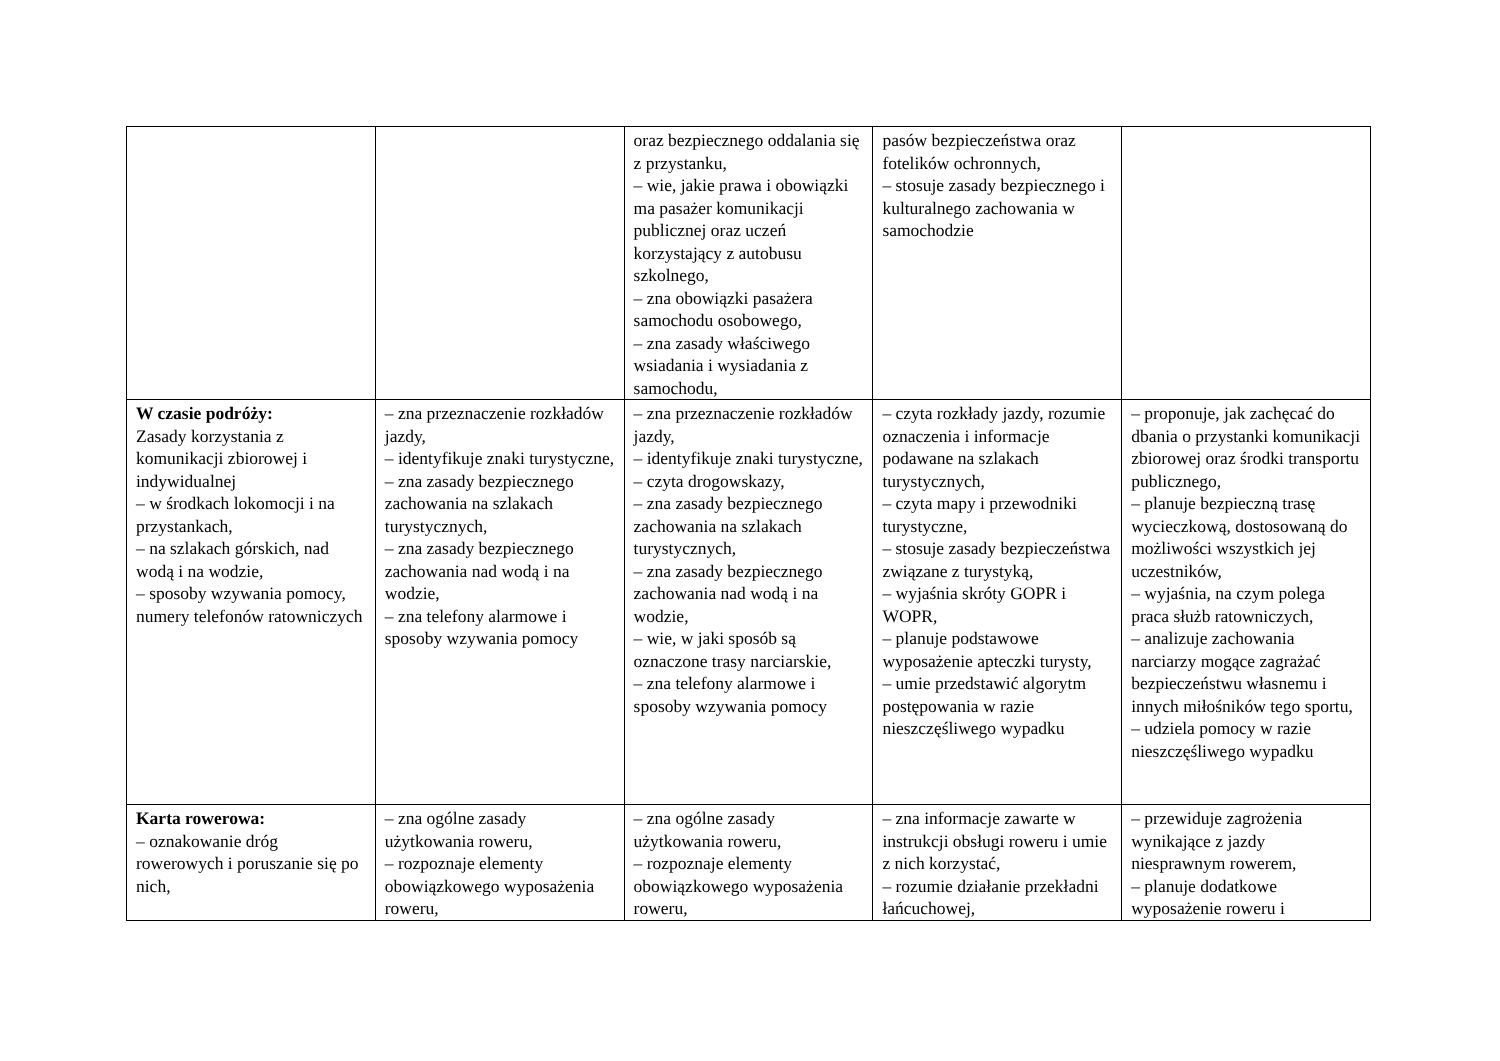| | | oraz bezpiecznego oddalania się z przystanku, – wie, jakie prawa i obowiązki ma pasażer komunikacji publicznej oraz uczeń korzystający z autobusu szkolnego, – zna obowiązki pasażera samochodu osobowego, – zna zasady właściwego wsiadania i wysiadania z samochodu, | pasów bezpieczeństwa oraz fotelików ochronnych, – stosuje zasady bezpiecznego i kulturalnego zachowania w samochodzie | |
| W czasie podróży: Zasady korzystania z komunikacji zbiorowej i indywidualnej – w środkach lokomocji i na przystankach, – na szlakach górskich, nad wodą i na wodzie, – sposoby wzywania pomocy, numery telefonów ratowniczych | – zna przeznaczenie rozkładów jazdy, – identyfikuje znaki turystyczne, – zna zasady bezpiecznego zachowania na szlakach turystycznych, – zna zasady bezpiecznego zachowania nad wodą i na wodzie, – zna telefony alarmowe i sposoby wzywania pomocy | – zna przeznaczenie rozkładów jazdy, – identyfikuje znaki turystyczne, – czyta drogowskazy, – zna zasady bezpiecznego zachowania na szlakach turystycznych, – zna zasady bezpiecznego zachowania nad wodą i na wodzie, – wie, w jaki sposób są oznaczone trasy narciarskie, – zna telefony alarmowe i sposoby wzywania pomocy | – czyta rozkłady jazdy, rozumie oznaczenia i informacje podawane na szlakach turystycznych, – czyta mapy i przewodniki turystyczne, – stosuje zasady bezpieczeństwa związane z turystyką, – wyjaśnia skróty GOPR i WOPR, – planuje podstawowe wyposażenie apteczki turysty, – umie przedstawić algorytm postępowania w razie nieszczęśliwego wypadku | – proponuje, jak zachęcać do dbania o przystanki komunikacji zbiorowej oraz środki transportu publicznego, – planuje bezpieczną trasę wycieczkową, dostosowaną do możliwości wszystkich jej uczestników, – wyjaśnia, na czym polega praca służb ratowniczych, – analizuje zachowania narciarzy mogące zagrażać bezpieczeństwu własnemu i innych miłośników tego sportu, – udziela pomocy w razie nieszczęśliwego wypadku |
| Karta rowerowa: – oznakowanie dróg rowerowych i poruszanie się po nich, | – zna ogólne zasady użytkowania roweru, – rozpoznaje elementy obowiązkowego wyposażenia roweru, | – zna ogólne zasady użytkowania roweru, – rozpoznaje elementy obowiązkowego wyposażenia roweru, | – zna informacje zawarte w instrukcji obsługi roweru i umie z nich korzystać, – rozumie działanie przekładni łańcuchowej, | – przewiduje zagrożenia wynikające z jazdy niesprawnym rowerem, – planuje dodatkowe wyposażenie roweru i |